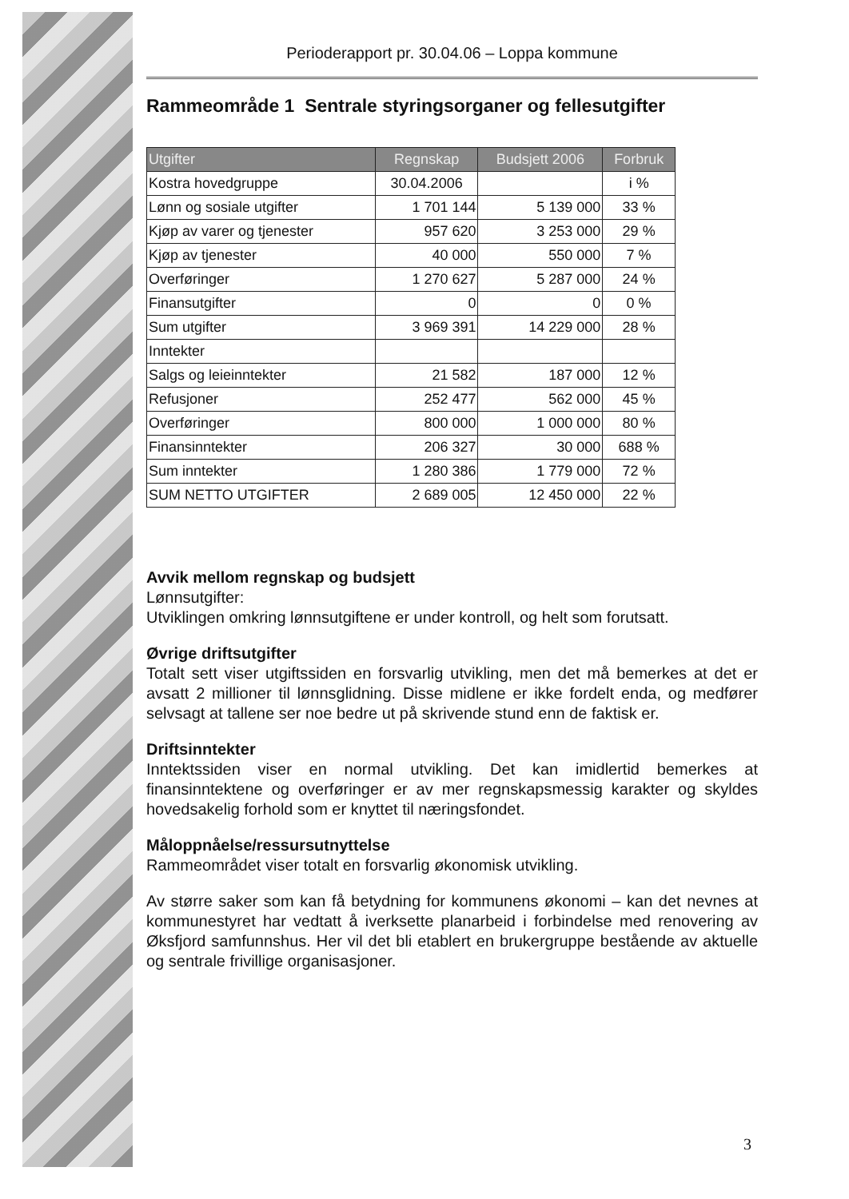Perioderapport pr. 30.04.06 – Loppa kommune
Rammeområde 1 Sentrale styringsorganer og fellesutgifter
| Utgifter | Regnskap | Budsjett 2006 | Forbruk |
| --- | --- | --- | --- |
| Kostra hovedgruppe | 30.04.2006 | | i % |
| Lønn og sosiale utgifter | 1 701 144 | 5 139 000 | 33 % |
| Kjøp av varer og tjenester | 957 620 | 3 253 000 | 29 % |
| Kjøp av tjenester | 40 000 | 550 000 | 7 % |
| Overføringer | 1 270 627 | 5 287 000 | 24 % |
| Finansutgifter | 0 | 0 | 0 % |
| Sum utgifter | 3 969 391 | 14 229 000 | 28 % |
| Inntekter | | | |
| Salgs og leieinntekter | 21 582 | 187 000 | 12 % |
| Refusjoner | 252 477 | 562 000 | 45 % |
| Overføringer | 800 000 | 1 000 000 | 80 % |
| Finansinntekter | 206 327 | 30 000 | 688 % |
| Sum inntekter | 1 280 386 | 1 779 000 | 72 % |
| SUM NETTO UTGIFTER | 2 689 005 | 12 450 000 | 22 % |
Avvik mellom regnskap og budsjett
Lønnsutgifter:
Utviklingen omkring lønnsutgiftene er under kontroll, og helt som forutsatt.
Øvrige driftsutgifter
Totalt sett viser utgiftssiden en forsvarlig utvikling, men det må bemerkes at det er avsatt 2 millioner til lønnsglidning. Disse midlene er ikke fordelt enda, og medfører selvsagt at tallene ser noe bedre ut på skrivende stund enn de faktisk er.
Driftsinntekter
Inntektssiden viser en normal utvikling. Det kan imidlertid bemerkes at finansinntektene og overføringer er av mer regnskapsmessig karakter og skyldes hovedsakelig forhold som er knyttet til næringsfondet.
Måloppnåelse/ressursutnyttelse
Rammeområdet viser totalt en forsvarlig økonomisk utvikling.
Av større saker som kan få betydning for kommunens økonomi – kan det nevnes at kommunestyret har vedtatt å iverksette planarbeid i forbindelse med renovering av Øksfjord samfunnshus. Her vil det bli etablert en brukergruppe bestående av aktuelle og sentrale frivillige organisasjoner.
3